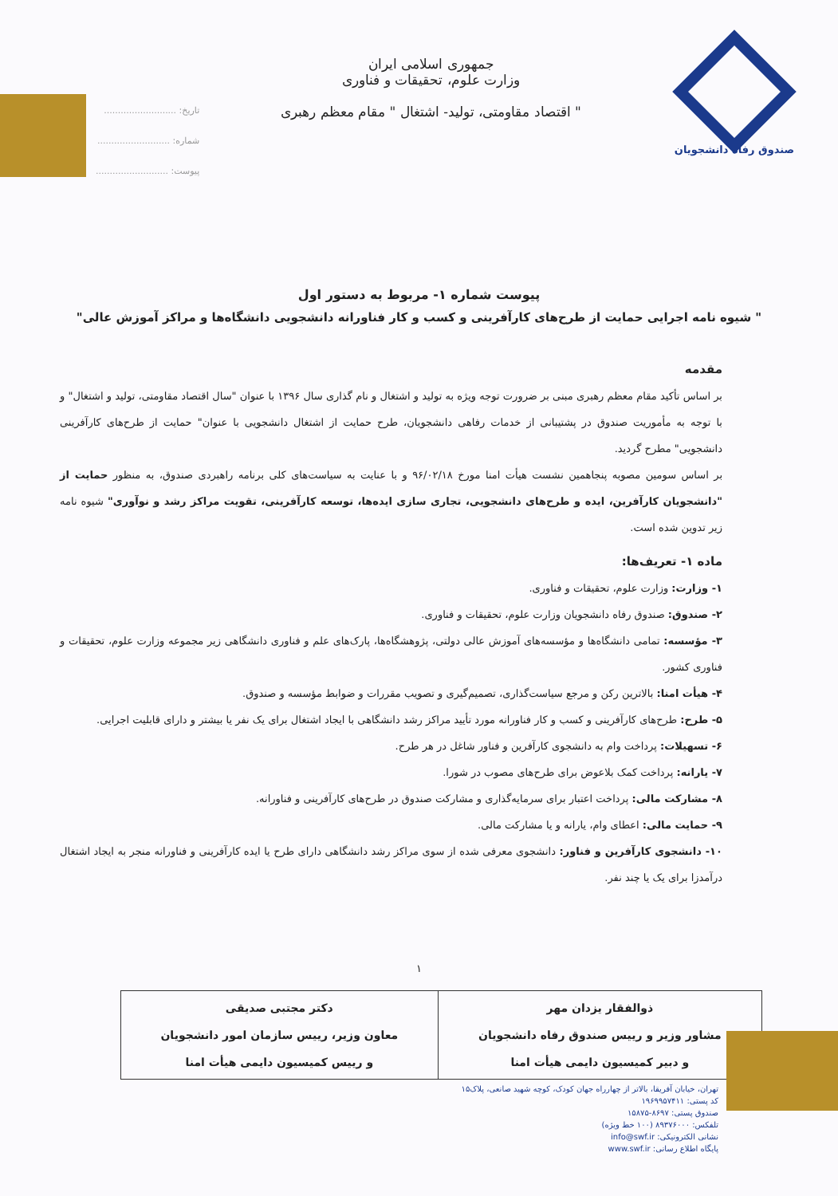صندوق رفاه دانشجویان
جمهوری اسلامی ایران
وزارت علوم، تحقیقات و فناوری
" اقتصاد مقاومتی، تولید- اشتغال " مقام معظم رهبری
تاریخ: ..........................
شماره: ..........................
پیوست: ..........................
پیوست شماره ۱- مربوط به دستور اول
" شیوه نامه اجرایی حمایت از طرح‌های کارآفرینی و کسب و کار فناورانه دانشجویی دانشگاه‌ها و مراکز آموزش عالی"
مقدمه
بر اساس تأکید مقام معظم رهبری مبنی بر ضرورت توجه ویژه به تولید و اشتغال و نام گذاری سال ۱۳۹۶ با عنوان "سال اقتصاد مقاومتی، تولید و اشتغال" و با توجه به مأموریت صندوق در پشتیبانی از خدمات رفاهی دانشجویان، طرح حمایت از اشتغال دانشجویی با عنوان" حمایت از طرح‌های کارآفرینی دانشجویی" مطرح گردید.
بر اساس سومین مصوبه پنجاهمین نشست هیأت امنا مورخ ۹۶/۰۲/۱۸ و با عنایت به سیاست‌های کلی برنامه راهبردی صندوق، به منظور حمایت از "دانشجویان کارآفرین، ایده و طرح‌های دانشجویی، تجاری سازی ایده‌ها، توسعه کارآفرینی، تقویت مراکز رشد و نوآوری" شیوه نامه زیر تدوین شده است.
ماده ۱- تعریف‌ها:
۱- وزارت: وزارت علوم، تحقیقات و فناوری.
۲- صندوق: صندوق رفاه دانشجویان وزارت علوم، تحقیقات و فناوری.
۳- مؤسسه: تمامی دانشگاه‌ها و مؤسسه‌های آموزش عالی دولتی، پژوهشگاه‌ها، پارک‌های علم و فناوری دانشگاهی زیر مجموعه وزارت علوم، تحقیقات و فناوری کشور.
۴- هیأت امنا: بالاترین رکن و مرجع سیاست‌گذاری، تصمیم‌گیری و تصویب مقررات و ضوابط مؤسسه و صندوق.
۵- طرح: طرح‌های کارآفرینی و کسب و کار فناورانه مورد تأیید مراکز رشد دانشگاهی با ایجاد اشتغال برای یک نفر یا بیشتر و دارای قابلیت اجرایی.
۶- تسهیلات: پرداخت وام به دانشجوی کارآفرین و فناور شاغل در هر طرح.
۷- یارانه: پرداخت کمک بلاعوض برای طرح‌های مصوب در شورا.
۸- مشارکت مالی: پرداخت اعتبار برای سرمایه‌گذاری و مشارکت صندوق در طرح‌های کارآفرینی و فناورانه.
۹- حمایت مالی: اعطای وام، یارانه و یا مشارکت مالی.
۱۰- دانشجوی کارآفرین و فناور: دانشجوی معرفی شده از سوی مراکز رشد دانشگاهی دارای طرح یا ایده کارآفرینی و فناورانه منجر به ایجاد اشتغال درآمدزا برای یک یا چند نفر.
۱
| ذوالفقار یزدان مهر مشاور وزیر و رییس صندوق رفاه دانشجویان و دبیر کمیسیون دایمی هیأت امنا | دکتر مجتبی صدیقی معاون وزیر، رییس سازمان امور دانشجویان و رییس کمیسیون دایمی هیأت امنا |
تهران، خیابان آفریقا، بالاتر از چهارراه جهان کودک، کوچه شهید صانعی، پلاک۱۵
کد پستی: ۱۹۶۹۹۵۷۴۱۱
صندوق پستی: ۸۶۹۷-۱۵۸۷۵
تلفکس: ۸۹۳۷۶۰۰۰ (۱۰۰ خط ویژه)
نشانی الکترونیکی: info@swf.ir
پایگاه اطلاع رسانی: www.swf.ir